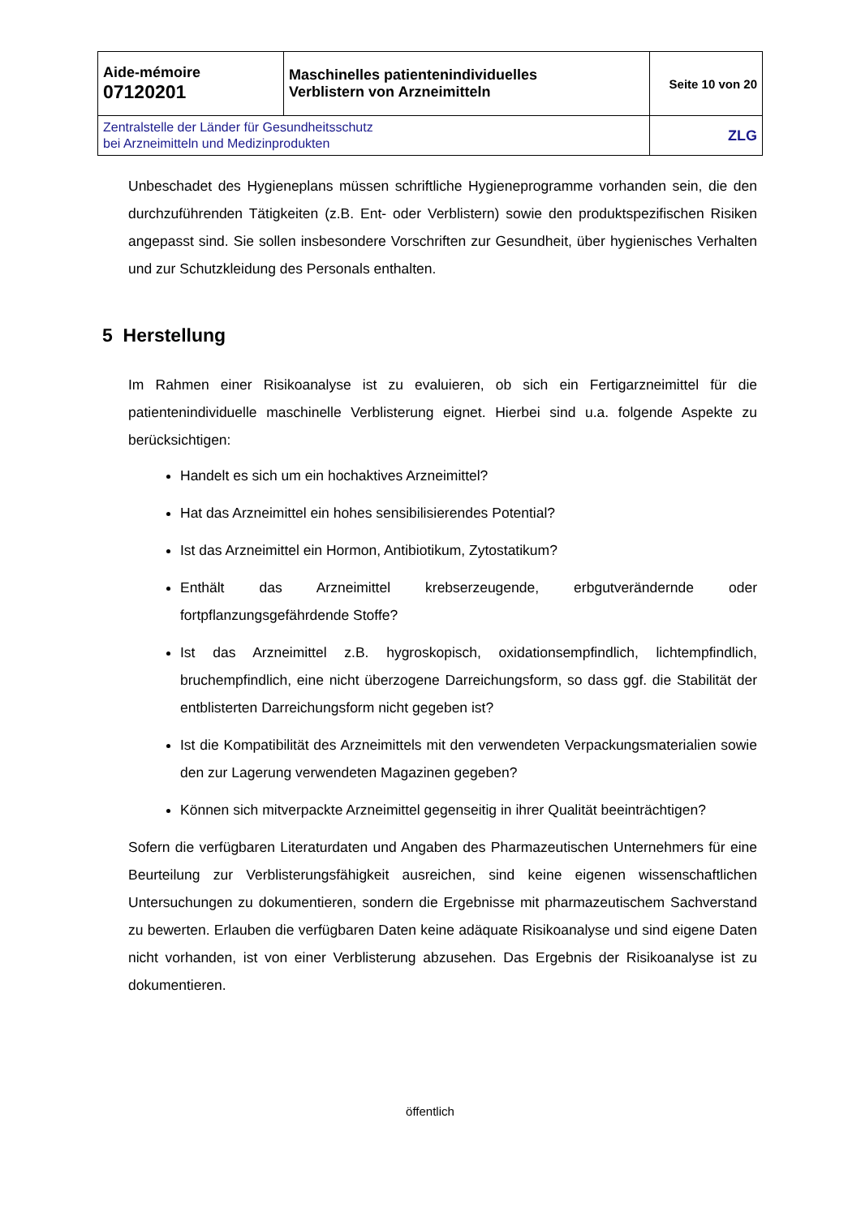| Aide-mémoire 07120201 | Maschinelles patientenindividuelles Verblistern von Arzneimitteln | Seite 10 von 20 |
| Zentralstelle der Länder für Gesundheitsschutz bei Arzneimitteln und Medizinprodukten | | ZLG |
Unbeschadet des Hygieneplans müssen schriftliche Hygieneprogramme vorhanden sein, die den durchzuführenden Tätigkeiten (z.B. Ent- oder Verblistern) sowie den produktspezifischen Risiken angepasst sind. Sie sollen insbesondere Vorschriften zur Gesundheit, über hygienisches Verhalten und zur Schutzkleidung des Personals enthalten.
5 Herstellung
Im Rahmen einer Risikoanalyse ist zu evaluieren, ob sich ein Fertigarzneimittel für die patientenindividuelle maschinelle Verblisterung eignet. Hierbei sind u.a. folgende Aspekte zu berücksichtigen:
Handelt es sich um ein hochaktives Arzneimittel?
Hat das Arzneimittel ein hohes sensibilisierendes Potential?
Ist das Arzneimittel ein Hormon, Antibiotikum, Zytostatikum?
Enthält das Arzneimittel krebserzeugende, erbgutverändernde oder fortpflanzungsgefährdende Stoffe?
Ist das Arzneimittel z.B. hygroskopisch, oxidationsempfindlich, lichtempfindlich, bruchempfindlich, eine nicht überzogene Darreichungsform, so dass ggf. die Stabilität der entblisterten Darreichungsform nicht gegeben ist?
Ist die Kompatibilität des Arzneimittels mit den verwendeten Verpackungsmaterialien sowie den zur Lagerung verwendeten Magazinen gegeben?
Können sich mitverpackte Arzneimittel gegenseitig in ihrer Qualität beeinträchtigen?
Sofern die verfügbaren Literaturdaten und Angaben des Pharmazeutischen Unternehmers für eine Beurteilung zur Verblisterungsfähigkeit ausreichen, sind keine eigenen wissenschaftlichen Untersuchungen zu dokumentieren, sondern die Ergebnisse mit pharmazeutischem Sachverstand zu bewerten. Erlauben die verfügbaren Daten keine adäquate Risikoanalyse und sind eigene Daten nicht vorhanden, ist von einer Verblisterung abzusehen. Das Ergebnis der Risikoanalyse ist zu dokumentieren.
öffentlich